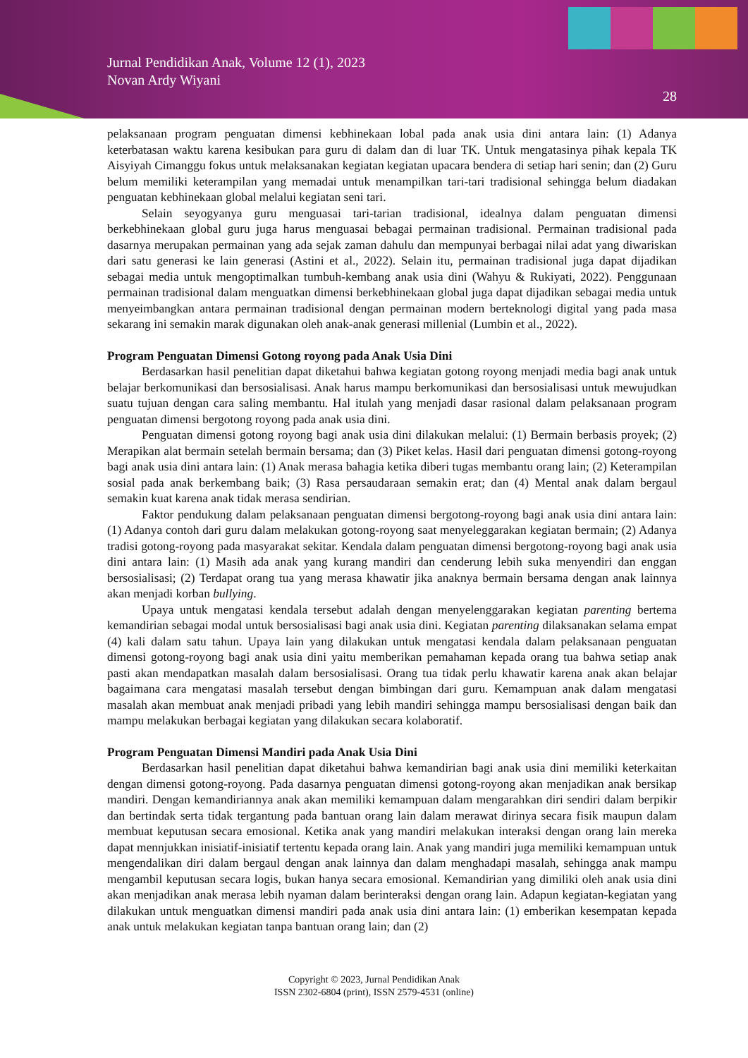Jurnal Pendidikan Anak, Volume 12 (1), 2023
Novan Ardy Wiyani
28
pelaksanaan program penguatan dimensi kebhinekaan lobal pada anak usia dini antara lain: (1) Adanya keterbatasan waktu karena kesibukan para guru di dalam dan di luar TK. Untuk mengatasinya pihak kepala TK Aisyiyah Cimanggu fokus untuk melaksanakan kegiatan kegiatan upacara bendera di setiap hari senin; dan (2) Guru belum memiliki keterampilan yang memadai untuk menampilkan tari-tari tradisional sehingga belum diadakan penguatan kebhinekaan global melalui kegiatan seni tari.
Selain seyogyanya guru menguasai tari-tarian tradisional, idealnya dalam penguatan dimensi berkebhinekaan global guru juga harus menguasai bebagai permainan tradisional. Permainan tradisional pada dasarnya merupakan permainan yang ada sejak zaman dahulu dan mempunyai berbagai nilai adat yang diwariskan dari satu generasi ke lain generasi (Astini et al., 2022). Selain itu, permainan tradisional juga dapat dijadikan sebagai media untuk mengoptimalkan tumbuh-kembang anak usia dini (Wahyu & Rukiyati, 2022). Penggunaan permainan tradisional dalam menguatkan dimensi berkebhinekaan global juga dapat dijadikan sebagai media untuk menyeimbangkan antara permainan tradisional dengan permainan modern berteknologi digital yang pada masa sekarang ini semakin marak digunakan oleh anak-anak generasi millenial (Lumbin et al., 2022).
Program Penguatan Dimensi Gotong royong pada Anak Usia Dini
Berdasarkan hasil penelitian dapat diketahui bahwa kegiatan gotong royong menjadi media bagi anak untuk belajar berkomunikasi dan bersosialisasi. Anak harus mampu berkomunikasi dan bersosialisasi untuk mewujudkan suatu tujuan dengan cara saling membantu. Hal itulah yang menjadi dasar rasional dalam pelaksanaan program penguatan dimensi bergotong royong pada anak usia dini.
Penguatan dimensi gotong royong bagi anak usia dini dilakukan melalui: (1) Bermain berbasis proyek; (2) Merapikan alat bermain setelah bermain bersama; dan (3) Piket kelas. Hasil dari penguatan dimensi gotong-royong bagi anak usia dini antara lain: (1) Anak merasa bahagia ketika diberi tugas membantu orang lain; (2) Keterampilan sosial pada anak berkembang baik; (3) Rasa persaudaraan semakin erat; dan (4) Mental anak dalam bergaul semakin kuat karena anak tidak merasa sendirian.
Faktor pendukung dalam pelaksanaan penguatan dimensi bergotong-royong bagi anak usia dini antara lain: (1) Adanya contoh dari guru dalam melakukan gotong-royong saat menyeleggarakan kegiatan bermain; (2) Adanya tradisi gotong-royong pada masyarakat sekitar. Kendala dalam penguatan dimensi bergotong-royong bagi anak usia dini antara lain: (1) Masih ada anak yang kurang mandiri dan cenderung lebih suka menyendiri dan enggan bersosialisasi; (2) Terdapat orang tua yang merasa khawatir jika anaknya bermain bersama dengan anak lainnya akan menjadi korban bullying.
Upaya untuk mengatasi kendala tersebut adalah dengan menyelenggarakan kegiatan parenting bertema kemandirian sebagai modal untuk bersosialisasi bagi anak usia dini. Kegiatan parenting dilaksanakan selama empat (4) kali dalam satu tahun. Upaya lain yang dilakukan untuk mengatasi kendala dalam pelaksanaan penguatan dimensi gotong-royong bagi anak usia dini yaitu memberikan pemahaman kepada orang tua bahwa setiap anak pasti akan mendapatkan masalah dalam bersosialisasi. Orang tua tidak perlu khawatir karena anak akan belajar bagaimana cara mengatasi masalah tersebut dengan bimbingan dari guru. Kemampuan anak dalam mengatasi masalah akan membuat anak menjadi pribadi yang lebih mandiri sehingga mampu bersosialisasi dengan baik dan mampu melakukan berbagai kegiatan yang dilakukan secara kolaboratif.
Program Penguatan Dimensi Mandiri pada Anak Usia Dini
Berdasarkan hasil penelitian dapat diketahui bahwa kemandirian bagi anak usia dini memiliki keterkaitan dengan dimensi gotong-royong. Pada dasarnya penguatan dimensi gotong-royong akan menjadikan anak bersikap mandiri. Dengan kemandiriannya anak akan memiliki kemampuan dalam mengarahkan diri sendiri dalam berpikir dan bertindak serta tidak tergantung pada bantuan orang lain dalam merawat dirinya secara fisik maupun dalam membuat keputusan secara emosional. Ketika anak yang mandiri melakukan interaksi dengan orang lain mereka dapat mennjukkan inisiatif-inisiatif tertentu kepada orang lain. Anak yang mandiri juga memiliki kemampuan untuk mengendalikan diri dalam bergaul dengan anak lainnya dan dalam menghadapi masalah, sehingga anak mampu mengambil keputusan secara logis, bukan hanya secara emosional. Kemandirian yang dimiliki oleh anak usia dini akan menjadikan anak merasa lebih nyaman dalam berinteraksi dengan orang lain. Adapun kegiatan-kegiatan yang dilakukan untuk menguatkan dimensi mandiri pada anak usia dini antara lain: (1) emberikan kesempatan kepada anak untuk melakukan kegiatan tanpa bantuan orang lain; dan (2)
Copyright © 2023, Jurnal Pendidikan Anak
ISSN 2302-6804 (print), ISSN 2579-4531 (online)